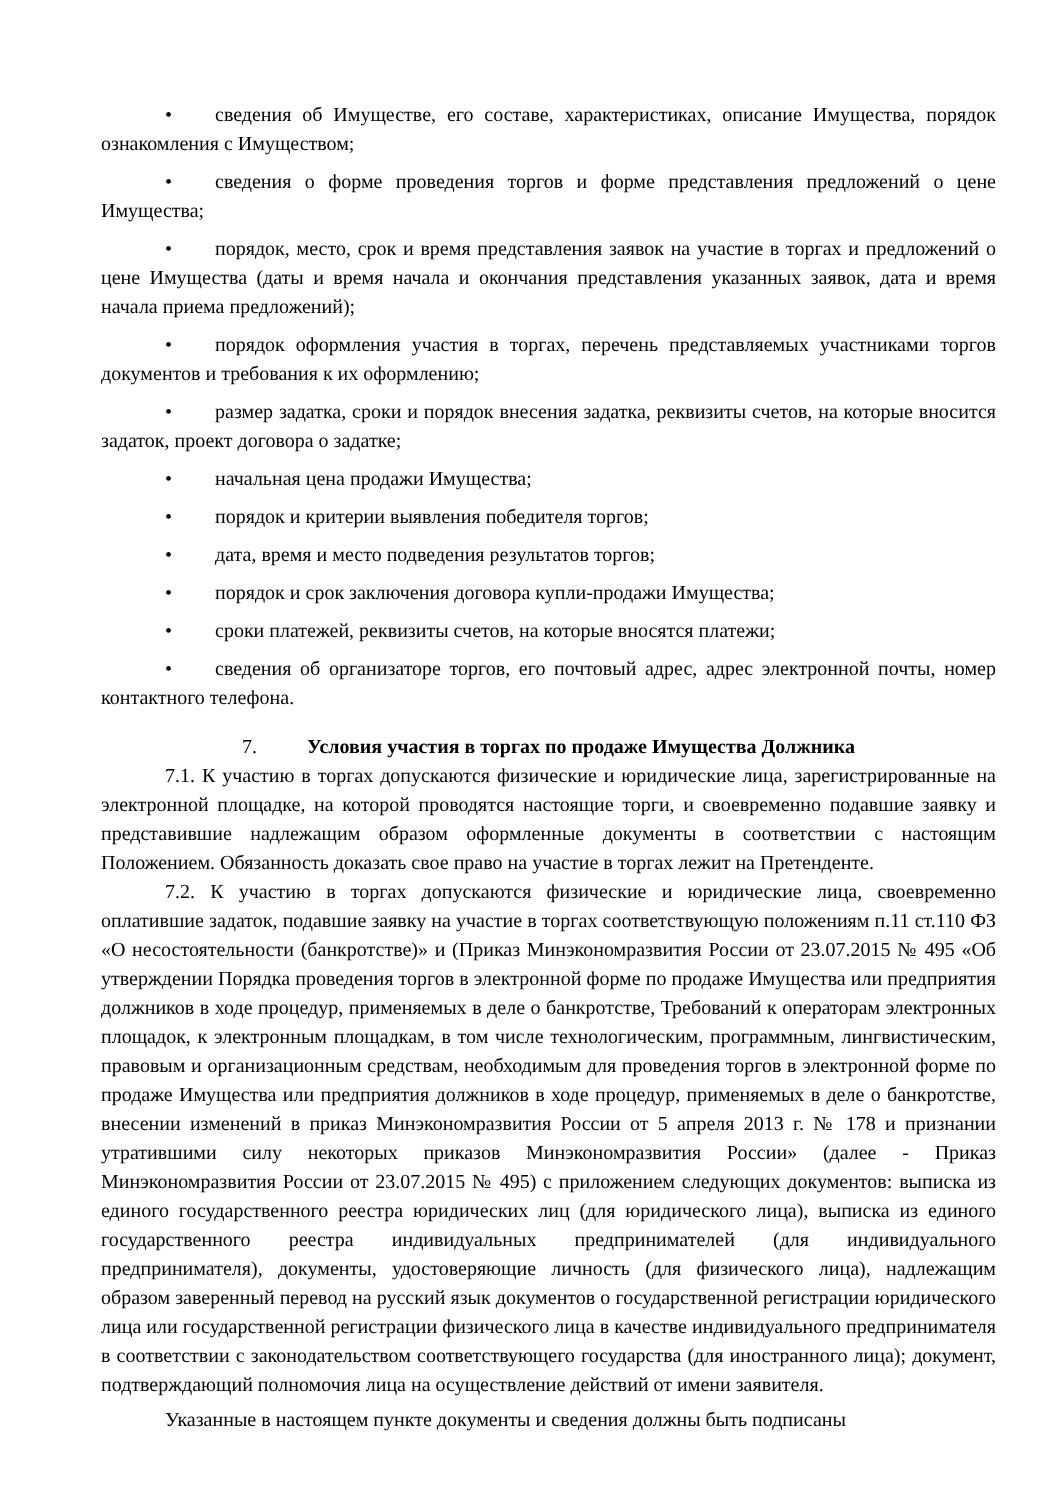• сведения об Имуществе, его составе, характеристиках, описание Имущества, порядок ознакомления с Имуществом;
• сведения о форме проведения торгов и форме представления предложений о цене Имущества;
• порядок, место, срок и время представления заявок на участие в торгах и предложений о цене Имущества (даты и время начала и окончания представления указанных заявок, дата и время начала приема предложений);
• порядок оформления участия в торгах, перечень представляемых участниками торгов документов и требования к их оформлению;
• размер задатка, сроки и порядок внесения задатка, реквизиты счетов, на которые вносится задаток, проект договора о задатке;
• начальная цена продажи Имущества;
• порядок и критерии выявления победителя торгов;
• дата, время и место подведения результатов торгов;
• порядок и срок заключения договора купли-продажи Имущества;
• сроки платежей, реквизиты счетов, на которые вносятся платежи;
• сведения об организаторе торгов, его почтовый адрес, адрес электронной почты, номер контактного телефона.
7. Условия участия в торгах по продаже Имущества Должника
7.1. К участию в торгах допускаются физические и юридические лица, зарегистрированные на электронной площадке, на которой проводятся настоящие торги, и своевременно подавшие заявку и представившие надлежащим образом оформленные документы в соответствии с настоящим Положением. Обязанность доказать свое право на участие в торгах лежит на Претенденте.
7.2. К участию в торгах допускаются физические и юридические лица, своевременно оплатившие задаток, подавшие заявку на участие в торгах соответствующую положениям п.11 ст.110 ФЗ «О несостоятельности (банкротстве)» и (Приказ Минэкономразвития России от 23.07.2015 № 495 «Об утверждении Порядка проведения торгов в электронной форме по продаже Имущества или предприятия должников в ходе процедур, применяемых в деле о банкротстве, Требований к операторам электронных площадок, к электронным площадкам, в том числе технологическим, программным, лингвистическим, правовым и организационным средствам, необходимым для проведения торгов в электронной форме по продаже Имущества или предприятия должников в ходе процедур, применяемых в деле о банкротстве, внесении изменений в приказ Минэкономразвития России от 5 апреля 2013 г. № 178 и признании утратившими силу некоторых приказов Минэкономразвития России» (далее - Приказ Минэкономразвития России от 23.07.2015 № 495) с приложением следующих документов: выписка из единого государственного реестра юридических лиц (для юридического лица), выписка из единого государственного реестра индивидуальных предпринимателей (для индивидуального предпринимателя), документы, удостоверяющие личность (для физического лица), надлежащим образом заверенный перевод на русский язык документов о государственной регистрации юридического лица или государственной регистрации физического лица в качестве индивидуального предпринимателя в соответствии с законодательством соответствующего государства (для иностранного лица); документ, подтверждающий полномочия лица на осуществление действий от имени заявителя.
Указанные в настоящем пункте документы и сведения должны быть подписаны